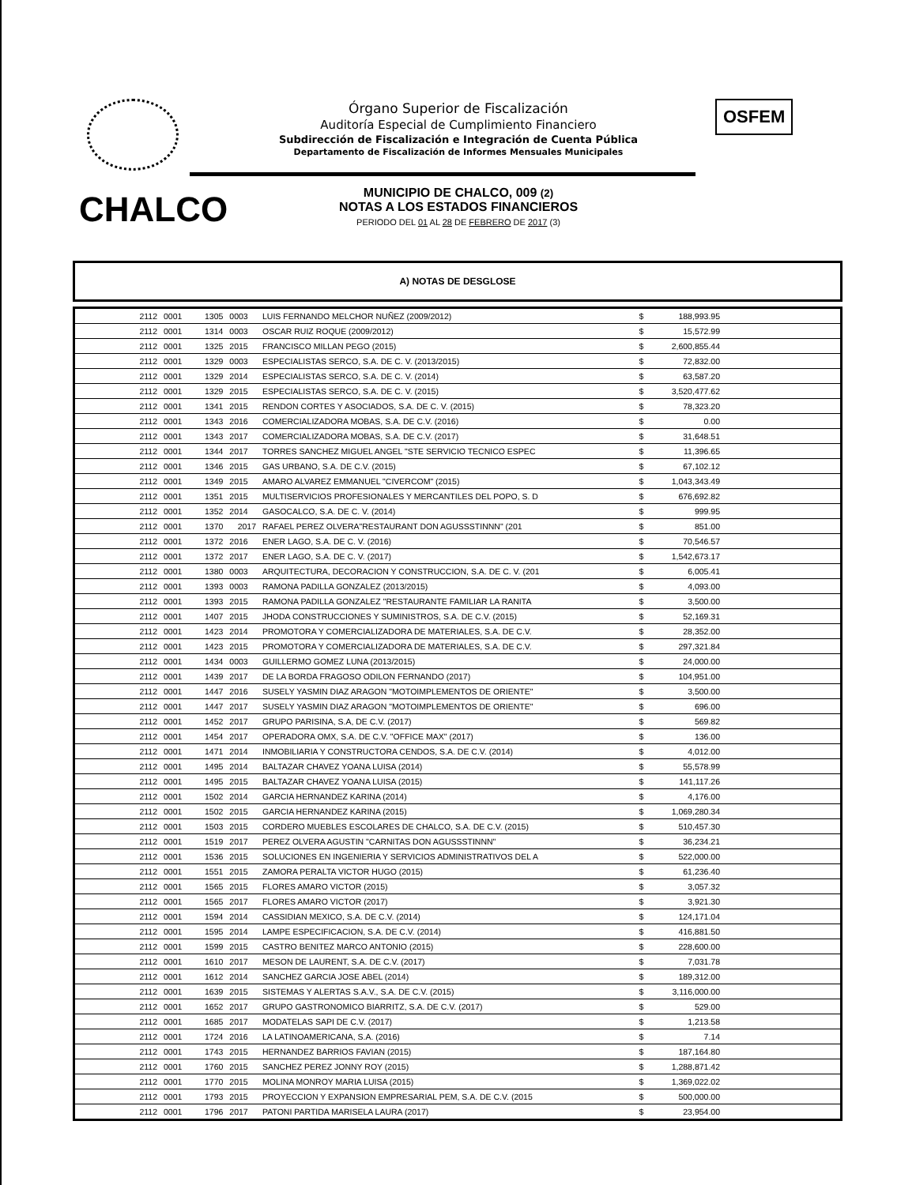Órgano Superior de Fiscalización
Auditoría Especial de Cumplimiento Financiero
Subdirección de Fiscalización e Integración de Cuenta Pública
Departamento de Fiscalización de Informes Mensuales Municipales
OSFEM
CHALCO
MUNICIPIO DE CHALCO, 009 (2)
NOTAS A LOS ESTADOS FINANCIEROS
PERIODO DEL 01 AL 28 DE FEBRERO DE 2017 (3)
A) NOTAS DE DESGLOSE
| 2112 | 0001 | 1305 | 0003 | LUIS FERNANDO MELCHOR NUÑEZ (2009/2012) | $ | 188,993.95 | |
| 2112 | 0001 | 1314 | 0003 | OSCAR RUIZ ROQUE (2009/2012) | $ | 15,572.99 | |
| 2112 | 0001 | 1325 | 2015 | FRANCISCO MILLAN PEGO (2015) | $ | 2,600,855.44 | |
| 2112 | 0001 | 1329 | 0003 | ESPECIALISTAS SERCO, S.A. DE C. V. (2013/2015) | $ | 72,832.00 | |
| 2112 | 0001 | 1329 | 2014 | ESPECIALISTAS SERCO, S.A. DE C. V. (2014) | $ | 63,587.20 | |
| 2112 | 0001 | 1329 | 2015 | ESPECIALISTAS SERCO, S.A. DE C. V. (2015) | $ | 3,520,477.62 | |
| 2112 | 0001 | 1341 | 2015 | RENDON CORTES Y ASOCIADOS, S.A. DE C. V. (2015) | $ | 78,323.20 | |
| 2112 | 0001 | 1343 | 2016 | COMERCIALIZADORA MOBAS, S.A. DE C.V. (2016) | $ | 0.00 | |
| 2112 | 0001 | 1343 | 2017 | COMERCIALIZADORA MOBAS, S.A. DE C.V. (2017) | $ | 31,648.51 | |
| 2112 | 0001 | 1344 | 2017 | TORRES SANCHEZ MIGUEL ANGEL "STE SERVICIO TECNICO ESPEC | $ | 11,396.65 | |
| 2112 | 0001 | 1346 | 2015 | GAS URBANO, S.A. DE C.V. (2015) | $ | 67,102.12 | |
| 2112 | 0001 | 1349 | 2015 | AMARO ALVAREZ EMMANUEL "CIVERCOM" (2015) | $ | 1,043,343.49 | |
| 2112 | 0001 | 1351 | 2015 | MULTISERVICIOS PROFESIONALES Y MERCANTILES DEL POPO, S. D | $ | 676,692.82 | |
| 2112 | 0001 | 1352 | 2014 | GASOCALCO, S.A. DE C. V. (2014) | $ | 999.95 | |
| 2112 | 0001 | 1370 | 2017 | RAFAEL PEREZ OLVERA"RESTAURANT DON AGUSSSTINNN" (201 | $ | 851.00 | |
| 2112 | 0001 | 1372 | 2016 | ENER LAGO, S.A. DE C. V. (2016) | $ | 70,546.57 | |
| 2112 | 0001 | 1372 | 2017 | ENER LAGO, S.A. DE C. V. (2017) | $ | 1,542,673.17 | |
| 2112 | 0001 | 1380 | 0003 | ARQUITECTURA, DECORACION Y CONSTRUCCION, S.A. DE C. V. (201 | $ | 6,005.41 | |
| 2112 | 0001 | 1393 | 0003 | RAMONA PADILLA GONZALEZ (2013/2015) | $ | 4,093.00 | |
| 2112 | 0001 | 1393 | 2015 | RAMONA PADILLA GONZALEZ "RESTAURANTE FAMILIAR LA RANITA | $ | 3,500.00 | |
| 2112 | 0001 | 1407 | 2015 | JHODA CONSTRUCCIONES Y SUMINISTROS, S.A. DE C.V. (2015) | $ | 52,169.31 | |
| 2112 | 0001 | 1423 | 2014 | PROMOTORA Y COMERCIALIZADORA DE MATERIALES, S.A. DE C.V. | $ | 28,352.00 | |
| 2112 | 0001 | 1423 | 2015 | PROMOTORA Y COMERCIALIZADORA DE MATERIALES, S.A. DE C.V. | $ | 297,321.84 | |
| 2112 | 0001 | 1434 | 0003 | GUILLERMO GOMEZ LUNA (2013/2015) | $ | 24,000.00 | |
| 2112 | 0001 | 1439 | 2017 | DE LA BORDA FRAGOSO ODILON FERNANDO (2017) | $ | 104,951.00 | |
| 2112 | 0001 | 1447 | 2016 | SUSELY YASMIN DIAZ ARAGON "MOTOIMPLEMENTOS DE ORIENTE" | $ | 3,500.00 | |
| 2112 | 0001 | 1447 | 2017 | SUSELY YASMIN DIAZ ARAGON "MOTOIMPLEMENTOS DE ORIENTE" | $ | 696.00 | |
| 2112 | 0001 | 1452 | 2017 | GRUPO PARISINA, S.A, DE C.V. (2017) | $ | 569.82 | |
| 2112 | 0001 | 1454 | 2017 | OPERADORA OMX, S.A. DE C.V. "OFFICE MAX" (2017) | $ | 136.00 | |
| 2112 | 0001 | 1471 | 2014 | INMOBILIARIA Y CONSTRUCTORA CENDOS, S.A. DE C.V. (2014) | $ | 4,012.00 | |
| 2112 | 0001 | 1495 | 2014 | BALTAZAR CHAVEZ YOANA LUISA (2014) | $ | 55,578.99 | |
| 2112 | 0001 | 1495 | 2015 | BALTAZAR CHAVEZ YOANA LUISA (2015) | $ | 141,117.26 | |
| 2112 | 0001 | 1502 | 2014 | GARCIA HERNANDEZ KARINA (2014) | $ | 4,176.00 | |
| 2112 | 0001 | 1502 | 2015 | GARCIA HERNANDEZ KARINA (2015) | $ | 1,069,280.34 | |
| 2112 | 0001 | 1503 | 2015 | CORDERO MUEBLES ESCOLARES DE CHALCO, S.A. DE C.V. (2015) | $ | 510,457.30 | |
| 2112 | 0001 | 1519 | 2017 | PEREZ OLVERA AGUSTIN "CARNITAS DON AGUSSSTINNN" | $ | 36,234.21 | |
| 2112 | 0001 | 1536 | 2015 | SOLUCIONES EN INGENIERIA Y SERVICIOS ADMINISTRATIVOS DEL A | $ | 522,000.00 | |
| 2112 | 0001 | 1551 | 2015 | ZAMORA PERALTA VICTOR HUGO (2015) | $ | 61,236.40 | |
| 2112 | 0001 | 1565 | 2015 | FLORES AMARO VICTOR (2015) | $ | 3,057.32 | |
| 2112 | 0001 | 1565 | 2017 | FLORES AMARO VICTOR (2017) | $ | 3,921.30 | |
| 2112 | 0001 | 1594 | 2014 | CASSIDIAN MEXICO, S.A. DE C.V. (2014) | $ | 124,171.04 | |
| 2112 | 0001 | 1595 | 2014 | LAMPE ESPECIFICACION, S.A. DE C.V. (2014) | $ | 416,881.50 | |
| 2112 | 0001 | 1599 | 2015 | CASTRO BENITEZ MARCO ANTONIO (2015) | $ | 228,600.00 | |
| 2112 | 0001 | 1610 | 2017 | MESON DE LAURENT, S.A. DE C.V. (2017) | $ | 7,031.78 | |
| 2112 | 0001 | 1612 | 2014 | SANCHEZ GARCIA JOSE ABEL (2014) | $ | 189,312.00 | |
| 2112 | 0001 | 1639 | 2015 | SISTEMAS Y ALERTAS S.A.V., S.A. DE C.V. (2015) | $ | 3,116,000.00 | |
| 2112 | 0001 | 1652 | 2017 | GRUPO GASTRONOMICO BIARRITZ, S.A. DE C.V. (2017) | $ | 529.00 | |
| 2112 | 0001 | 1685 | 2017 | MODATELAS SAPI DE C.V. (2017) | $ | 1,213.58 | |
| 2112 | 0001 | 1724 | 2016 | LA LATINOAMERICANA, S.A. (2016) | $ | 7.14 | |
| 2112 | 0001 | 1743 | 2015 | HERNANDEZ BARRIOS FAVIAN (2015) | $ | 187,164.80 | |
| 2112 | 0001 | 1760 | 2015 | SANCHEZ PEREZ JONNY ROY (2015) | $ | 1,288,871.42 | |
| 2112 | 0001 | 1770 | 2015 | MOLINA MONROY MARIA LUISA (2015) | $ | 1,369,022.02 | |
| 2112 | 0001 | 1793 | 2015 | PROYECCION Y EXPANSION EMPRESARIAL PEM, S.A. DE C.V. (2015 | $ | 500,000.00 | |
| 2112 | 0001 | 1796 | 2017 | PATONI PARTIDA MARISELA LAURA (2017) | $ | 23,954.00 | |